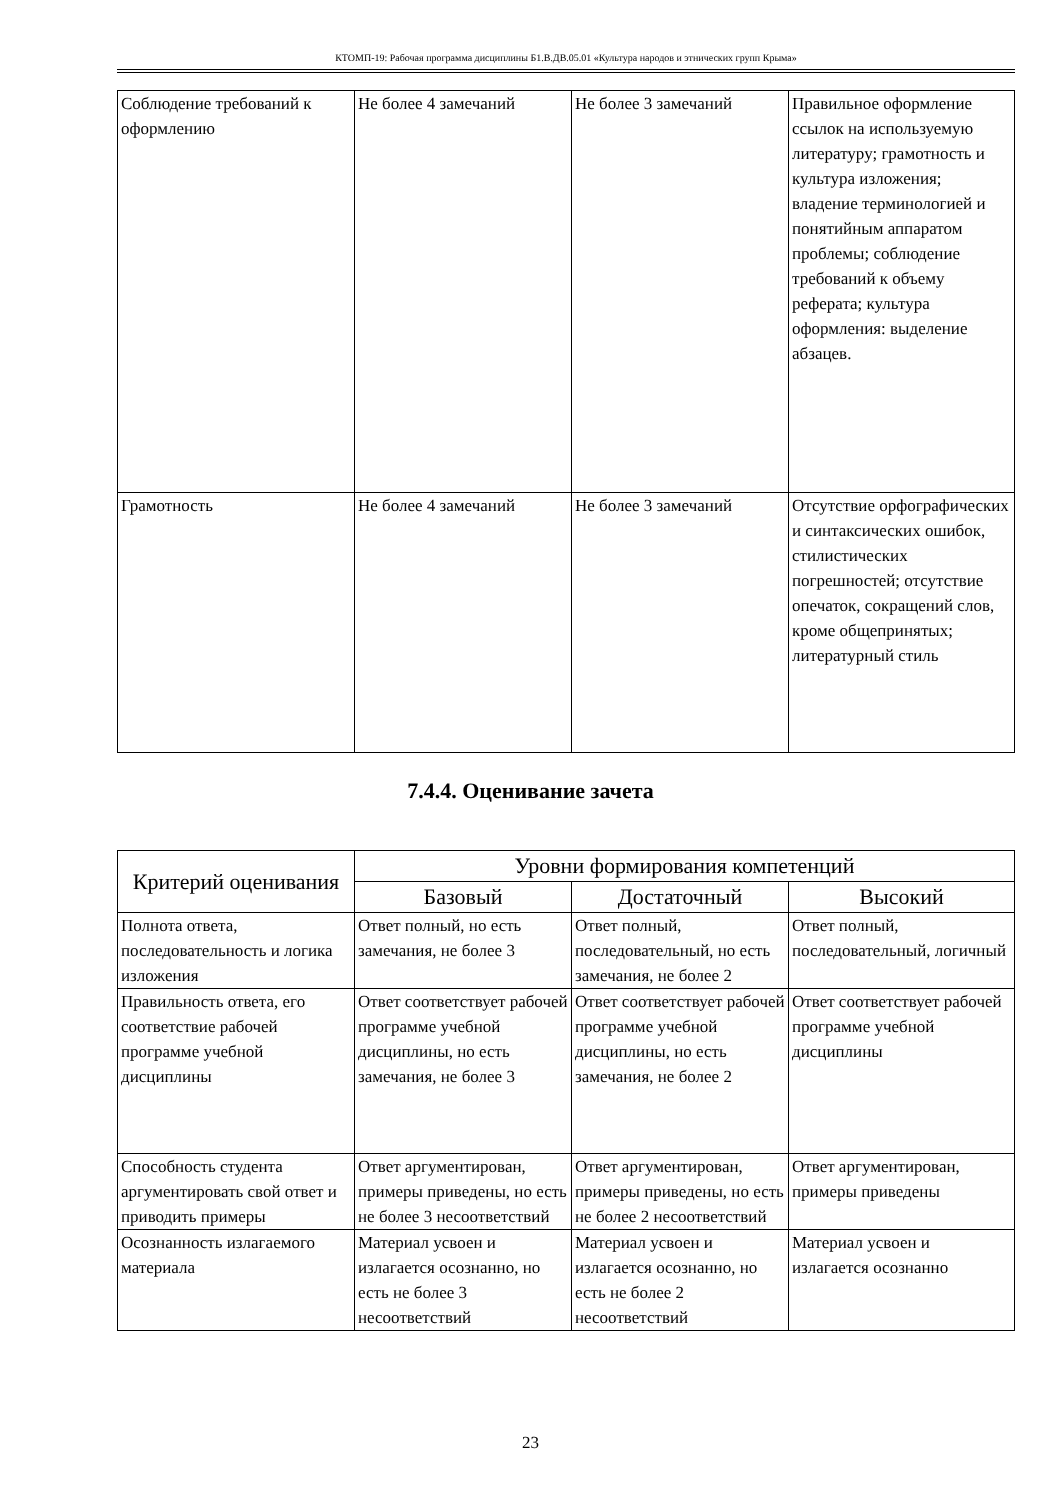КТОМП-19: Рабочая программа дисциплины Б1.В.ДВ.05.01 «Культура народов и этнических групп Крыма»
| Соблюдение требований к оформлению | Не более 4 замечаний | Не более 3 замечаний | Правильное оформление ссылок на используемую литературу; грамотность и культура изложения; владение терминологией и понятийным аппаратом проблемы; соблюдение требований к объему реферата; культура оформления: выделение абзацев. |
| Грамотность | Не более 4 замечаний | Не более 3 замечаний | Отсутствие орфографических и синтаксических ошибок, стилистических погрешностей; отсутствие опечаток, сокращений слов, кроме общепринятых; литературный стиль |
7.4.4. Оценивание зачета
| Критерий оценивания | Уровни формирования компетенций | | |
| --- | --- | --- | --- |
| | Базовый | Достаточный | Высокий |
| Полнота ответа, последовательность и логика изложения | Ответ полный, но есть замечания, не более 3 | Ответ полный, последовательный, но есть замечания, не более 2 | Ответ полный, последовательный, логичный |
| Правильность ответа, его соответствие рабочей программе учебной дисциплины | Ответ соответствует рабочей программе учебной дисциплины, но есть замечания, не более 3 | Ответ соответствует рабочей программе учебной дисциплины, но есть замечания, не более 2 | Ответ соответствует рабочей программе учебной дисциплины |
| Способность студента аргументировать свой ответ и приводить примеры | Ответ аргументирован, примеры приведены, но есть не более 3 несоответствий | Ответ аргументирован, примеры приведены, но есть не более 2 несоответствий | Ответ аргументирован, примеры приведены |
| Осознанность излагаемого материала | Материал усвоен и излагается осознанно, но есть не более 3 несоответствий | Материал усвоен и излагается осознанно, но есть не более 2 несоответствий | Материал усвоен и излагается осознанно |
23